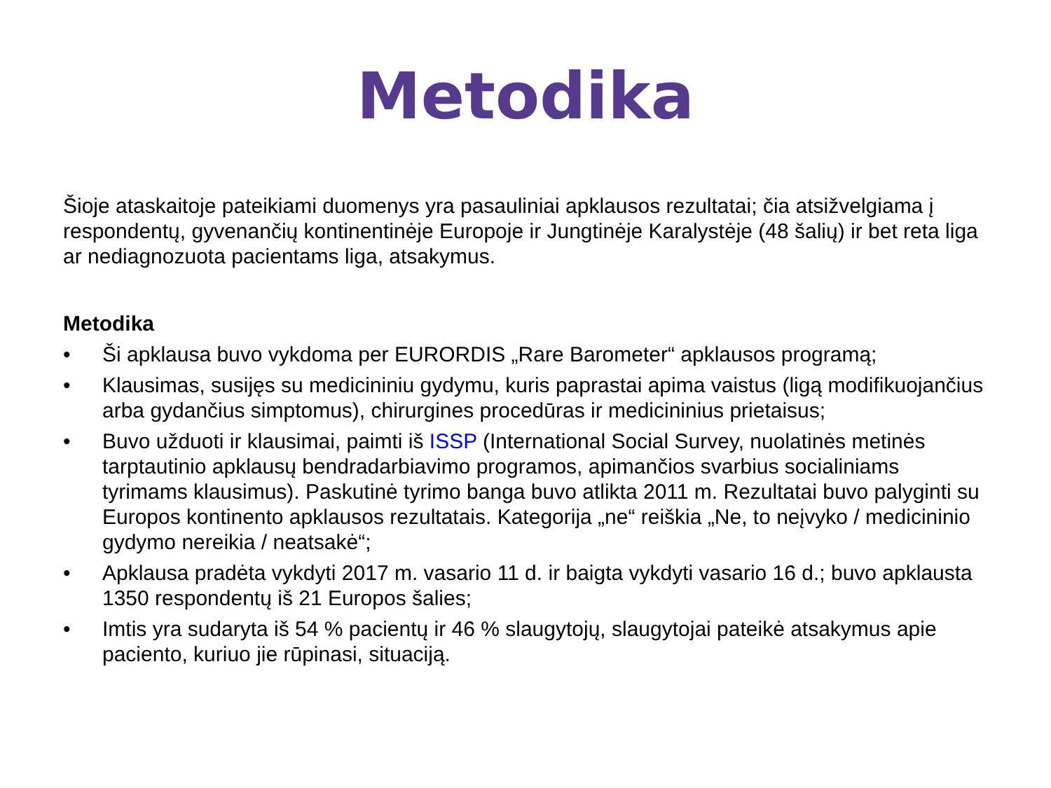Metodika
Šioje ataskaitoje pateikiami duomenys yra pasauliniai apklausos rezultatai; čia atsižvelgiama į respondentų, gyvenančių kontinentinėje Europoje ir Jungtinėje Karalystėje (48 šalių) ir bet reta liga ar nediagnozuota pacientams liga, atsakymus.
Metodika
• Ši apklausa buvo vykdoma per EURORDIS „Rare Barometer“ apklausos programą;
• Klausimas, susijęs su medicininiu gydymu, kuris paprastai apima vaistus (ligą modifikuojančius arba gydančius simptomus), chirurgines procedūras ir medicininius prietaisus;
• Buvo užduoti ir klausimai, paimti iš ISSP (International Social Survey, nuolatinės metinės tarptautinio apklausų bendradarbiavimo programos, apimančios svarbius socialiniams tyrimams klausimus). Paskutinė tyrimo banga buvo atlikta 2011 m. Rezultatai buvo palyginti su Europos kontinento apklausos rezultatais. Kategorija „ne“ reiškia „Ne, to neįvyko / medicininio gydymo nereikia / neatsakė“;
• Apklausa pradėta vykdyti 2017 m. vasario 11 d. ir baigta vykdyti vasario 16 d.; buvo apklausta 1350 respondentų iš 21 Europos šalies;
• Imtis yra sudaryta iš 54 % pacientų ir 46 % slaugytojų, slaugytojai pateikė atsakymus apie paciento, kuriuo jie rūpinasi, situaciją.